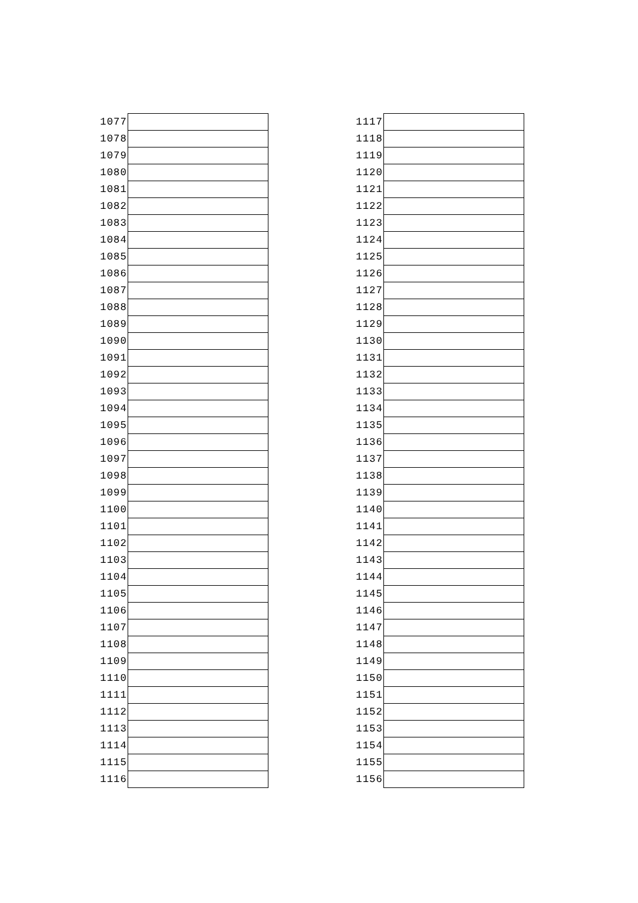| 1077 | |
| 1078 | |
| 1079 | |
| 1080 | |
| 1081 | |
| 1082 | |
| 1083 | |
| 1084 | |
| 1085 | |
| 1086 | |
| 1087 | |
| 1088 | |
| 1089 | |
| 1090 | |
| 1091 | |
| 1092 | |
| 1093 | |
| 1094 | |
| 1095 | |
| 1096 | |
| 1097 | |
| 1098 | |
| 1099 | |
| 1100 | |
| 1101 | |
| 1102 | |
| 1103 | |
| 1104 | |
| 1105 | |
| 1106 | |
| 1107 | |
| 1108 | |
| 1109 | |
| 1110 | |
| 1111 | |
| 1112 | |
| 1113 | |
| 1114 | |
| 1115 | |
| 1116 | |
| 1117 | |
| 1118 | |
| 1119 | |
| 1120 | |
| 1121 | |
| 1122 | |
| 1123 | |
| 1124 | |
| 1125 | |
| 1126 | |
| 1127 | |
| 1128 | |
| 1129 | |
| 1130 | |
| 1131 | |
| 1132 | |
| 1133 | |
| 1134 | |
| 1135 | |
| 1136 | |
| 1137 | |
| 1138 | |
| 1139 | |
| 1140 | |
| 1141 | |
| 1142 | |
| 1143 | |
| 1144 | |
| 1145 | |
| 1146 | |
| 1147 | |
| 1148 | |
| 1149 | |
| 1150 | |
| 1151 | |
| 1152 | |
| 1153 | |
| 1154 | |
| 1155 | |
| 1156 | |